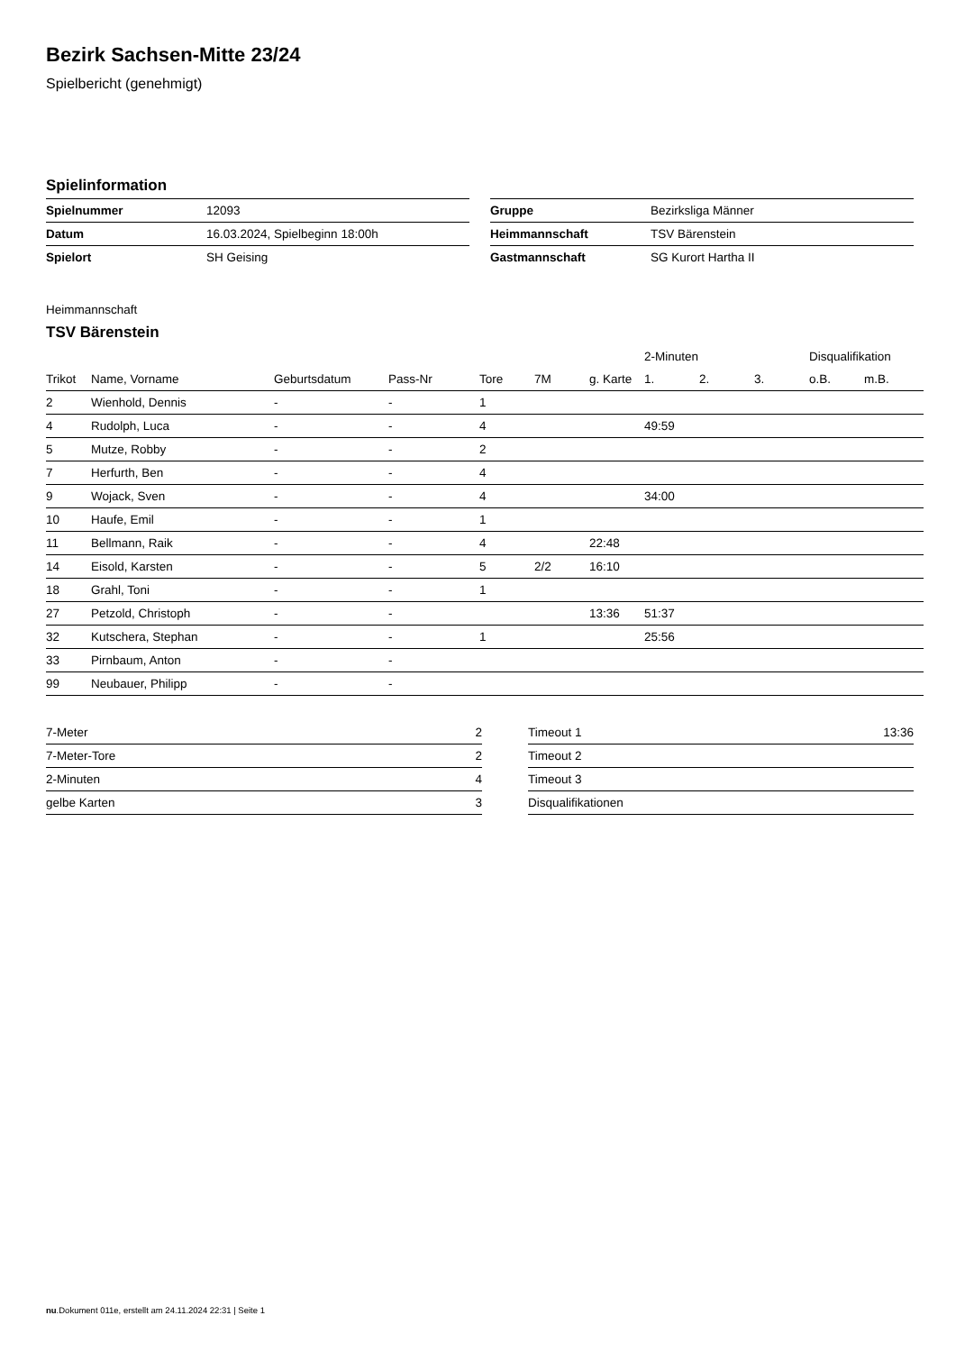Bezirk Sachsen-Mitte 23/24
Spielbericht (genehmigt)
Spielinformation
| Spielnummer | 12093 |
| Datum | 16.03.2024, Spielbeginn 18:00h |
| Spielort | SH Geising |
| Gruppe | Bezirksliga Männer |
| Heimmannschaft | TSV Bärenstein |
| Gastmannschaft | SG Kurort Hartha II |
Heimmannschaft
TSV Bärenstein
| | | | | | | | 2-Minuten | | | Disqualifikation | |
| --- | --- | --- | --- | --- | --- | --- | --- | --- | --- | --- | --- |
| Trikot | Name, Vorname | Geburtsdatum | Pass-Nr | Tore | 7M | g. Karte | 1. | 2. | 3. | o.B. | m.B. |
| 2 | Wienhold, Dennis | - | - | 1 | | | | | | | |
| 4 | Rudolph, Luca | - | - | 4 | | | 49:59 | | | | |
| 5 | Mutze, Robby | - | - | 2 | | | | | | | |
| 7 | Herfurth, Ben | - | - | 4 | | | | | | | |
| 9 | Wojack, Sven | - | - | 4 | | | 34:00 | | | | |
| 10 | Haufe, Emil | - | - | 1 | | | | | | | |
| 11 | Bellmann, Raik | - | - | 4 | | 22:48 | | | | | |
| 14 | Eisold, Karsten | - | - | 5 | 2/2 | 16:10 | | | | | |
| 18 | Grahl, Toni | - | - | 1 | | | | | | | |
| 27 | Petzold, Christoph | - | - | | | 13:36 | 51:37 | | | | |
| 32 | Kutschera, Stephan | - | - | 1 | | | 25:56 | | | | |
| 33 | Pirnbaum, Anton | - | - | | | | | | | | |
| 99 | Neubauer, Philipp | - | - | | | | | | | | |
| 7-Meter | 2 |
| 7-Meter-Tore | 2 |
| 2-Minuten | 4 |
| gelbe Karten | 3 |
| Timeout 1 | 13:36 |
| Timeout 2 | |
| Timeout 3 | |
| Disqualifikationen | |
nu.Dokument 011e, erstellt am 24.11.2024 22:31 | Seite 1